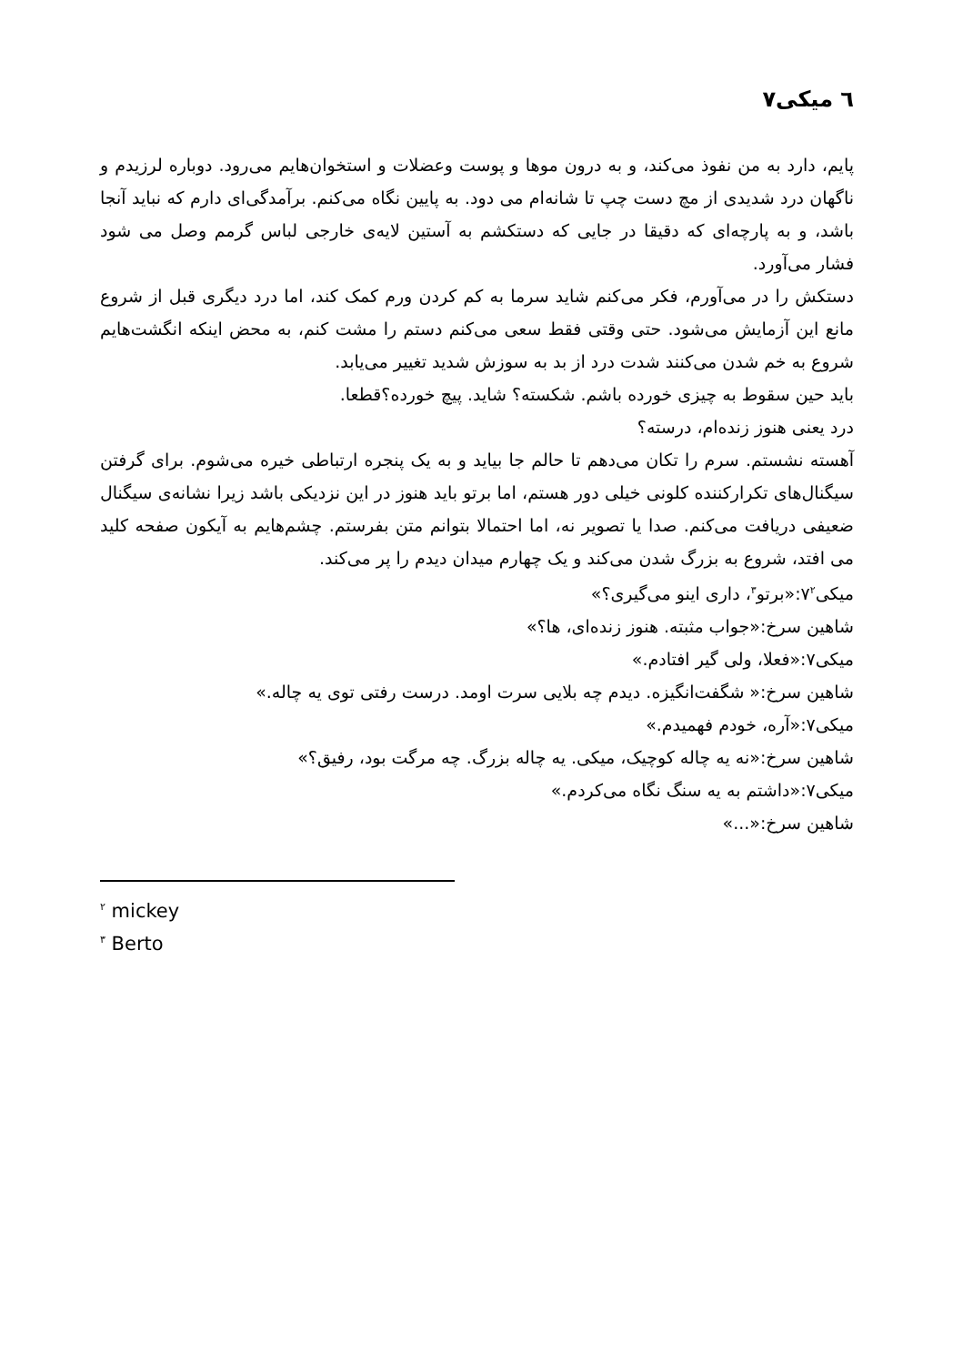٦ میکی٧
پایم، دارد به من نفوذ می‌کند، و به درون موها و پوست وعضلات و استخوان‌هایم می‌رود. دوباره لرزیدم و ناگهان درد شدیدی از مچ دست چپ تا شانه‌ام می دود. به پایین نگاه می‌کنم. برآمدگی‌ای دارم که نباید آنجا باشد، و به پارچه‌ای که دقیقا در جایی که دستکشم به آستین لایه‌ی خارجی لباس گرمم وصل می شود فشار می‌آورد.
دستکش را در می‌آورم، فکر می‌کنم شاید سرما به کم کردن ورم کمک کند، اما درد دیگری قبل از شروع مانع این آزمایش می‌شود. حتی وقتی فقط سعی می‌کنم دستم را مشت کنم، به محض اینکه انگشت‌هایم شروع به خم شدن می‌کنند شدت درد از بد به سوزش شدید تغییر می‌یابد.
باید حین سقوط به چیزی خورده باشم. شکسته؟ شاید. پیچ خورده؟قطعا.
درد یعنی هنوز زنده‌ام، درسته؟
آهسته نشستم. سرم را تکان می‌دهم تا حالم جا بیاید و به یک پنجره ارتباطی خیره می‌شوم. برای گرفتن سیگنال‌های تکرارکننده کلونی خیلی دور هستم، اما برتو باید هنوز در این نزدیکی باشد زیرا نشانه‌ی سیگنال ضعیفی دریافت می‌کنم. صدا یا تصویر نه، اما احتمالا بتوانم متن بفرستم. چشم‌هایم به آیکون صفحه کلید می افتد، شروع به بزرگ شدن می‌کند و یک چهارم میدان دیدم را پر می‌کند.
میکی٧<sup>٢</sup>:«برتو<sup>٣</sup>، داری اینو می‌گیری؟»
شاهین سرخ:«جواب مثبته. هنوز زنده‌ای، ها؟»
میکی٧:«فعلا، ولی گیر افتادم.»
شاهین سرخ:« شگفت‌انگیزه. دیدم چه بلایی سرت اومد. درست رفتی توی یه چاله.»
میکی٧:«آره، خودم فهمیدم.»
شاهین سرخ:«نه یه چاله کوچیک، میکی. یه چاله بزرگ. چه مرگت بود، رفیق؟»
میکی٧:«داشتم به یه سنگ نگاه می‌کردم.»
شاهین سرخ:«...»
<sup>٢</sup> mickey
<sup>٣</sup> Berto